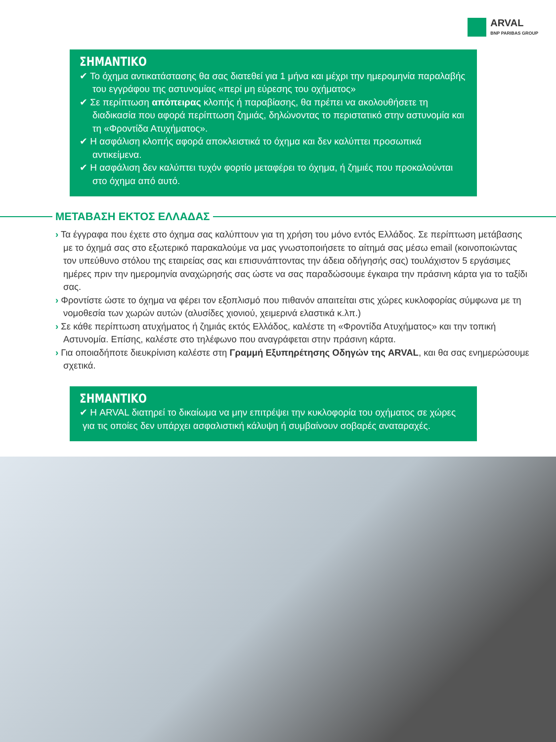ARVAL
BNP PARIBAS GROUP
ΣΗΜΑΝΤΙΚΟ
✔ Το όχημα αντικατάστασης θα σας διατεθεί για 1 μήνα και μέχρι την ημερομηνία παραλαβής του εγγράφου της αστυνομίας «περί μη εύρεσης του οχήματος»
✔ Σε περίπτωση απόπειρας κλοπής ή παραβίασης, θα πρέπει να ακολουθήσετε τη διαδικασία που αφορά περίπτωση ζημιάς, δηλώνοντας το περιστατικό στην αστυνομία και τη «Φροντίδα Ατυχήματος».
✔ Η ασφάλιση κλοπής αφορά αποκλειστικά το όχημα και δεν καλύπτει προσωπικά αντικείμενα.
✔ Η ασφάλιση δεν καλύπτει τυχόν φορτίο μεταφέρει το όχημα, ή ζημιές που προκαλούνται στο όχημα από αυτό.
ΜΕΤΑΒΑΣΗ ΕΚΤΟΣ ΕΛΛΑΔΑΣ
› Τα έγγραφα που έχετε στο όχημα σας καλύπτουν για τη χρήση του μόνο εντός Ελλάδος. Σε περίπτωση μετάβασης με το όχημά σας στο εξωτερικό παρακαλούμε να μας γνωστοποιήσετε το αίτημά σας μέσω email (κοινοποιώντας τον υπεύθυνο στόλου της εταιρείας σας και επισυνάπτοντας την άδεια οδήγησής σας) τουλάχιστον 5 εργάσιμες ημέρες πριν την ημερομηνία αναχώρησής σας ώστε να σας παραδώσουμε έγκαιρα την πράσινη κάρτα για το ταξίδι σας.
› Φροντίστε ώστε το όχημα να φέρει τον εξοπλισμό που πιθανόν απαιτείται στις χώρες κυκλοφορίας σύμφωνα με τη νομοθεσία των χωρών αυτών (αλυσίδες χιονιού, χειμερινά ελαστικά κ.λπ.)
› Σε κάθε περίπτωση ατυχήματος ή ζημιάς εκτός Ελλάδος, καλέστε τη «Φροντίδα Ατυχήματος» και την τοπική Αστυνομία. Επίσης, καλέστε στο τηλέφωνο που αναγράφεται στην πράσινη κάρτα.
› Για οποιαδήποτε διευκρίνιση καλέστε στη Γραμμή Εξυπηρέτησης Οδηγών της ARVAL, και θα σας ενημερώσουμε σχετικά.
ΣΗΜΑΝΤΙΚΟ
✔ Η ARVAL διατηρεί το δικαίωμα να μην επιτρέψει την κυκλοφορία του οχήματος σε χώρες για τις οποίες δεν υπάρχει ασφαλιστική κάλυψη ή συμβαίνουν σοβαρές αναταραχές.